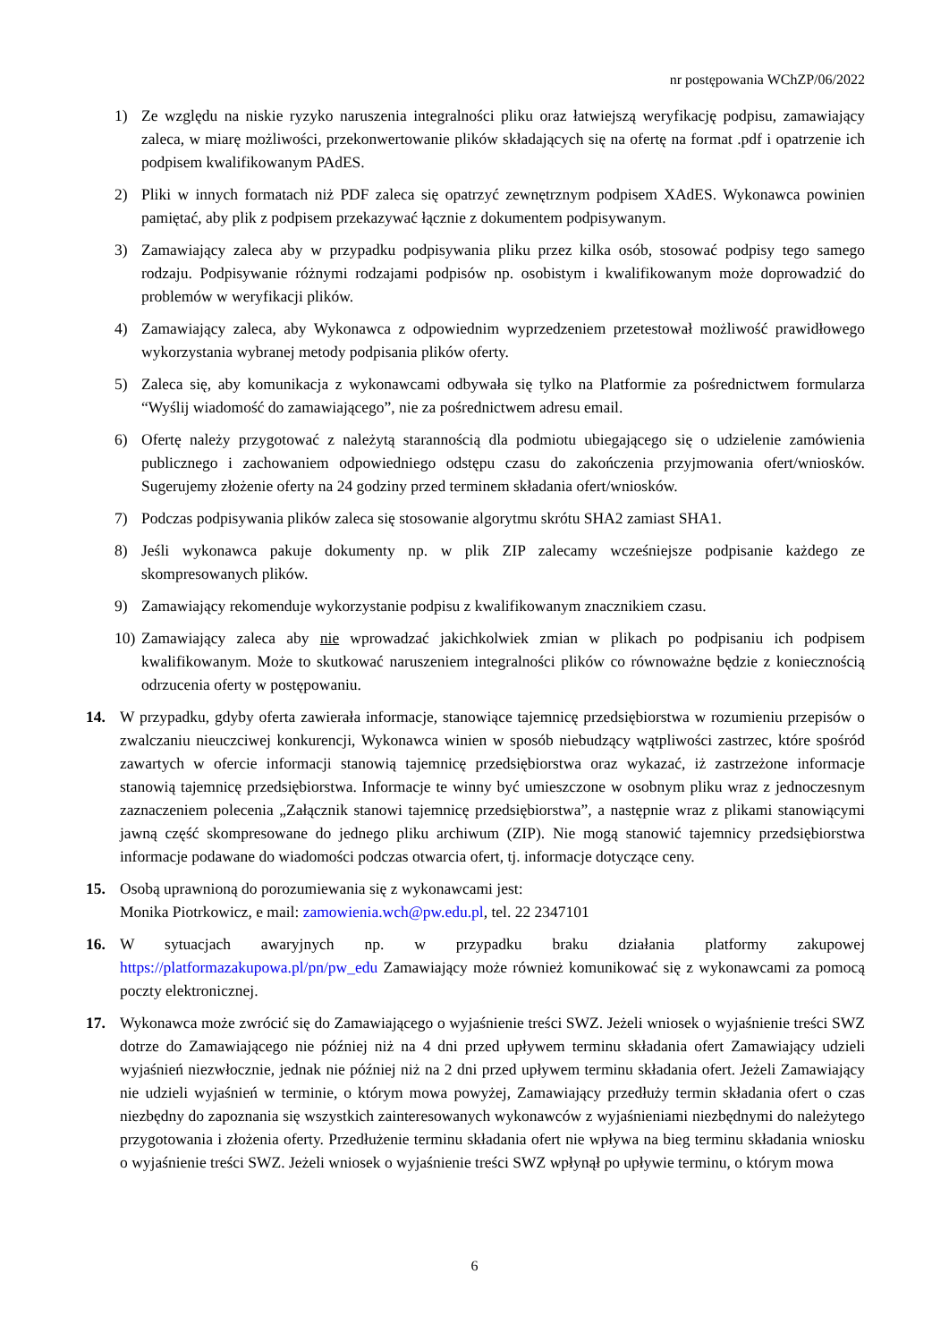nr postępowania WChZP/06/2022
1) Ze względu na niskie ryzyko naruszenia integralności pliku oraz łatwiejszą weryfikację podpisu, zamawiający zaleca, w miarę możliwości, przekonwertowanie plików składających się na ofertę na format .pdf i opatrzenie ich podpisem kwalifikowanym PAdES.
2) Pliki w innych formatach niż PDF zaleca się opatrzyć zewnętrznym podpisem XAdES. Wykonawca powinien pamiętać, aby plik z podpisem przekazywać łącznie z dokumentem podpisywanym.
3) Zamawiający zaleca aby w przypadku podpisywania pliku przez kilka osób, stosować podpisy tego samego rodzaju. Podpisywanie różnymi rodzajami podpisów np. osobistym i kwalifikowanym może doprowadzić do problemów w weryfikacji plików.
4) Zamawiający zaleca, aby Wykonawca z odpowiednim wyprzedzeniem przetestował możliwość prawidłowego wykorzystania wybranej metody podpisania plików oferty.
5) Zaleca się, aby komunikacja z wykonawcami odbywała się tylko na Platformie za pośrednictwem formularza “Wyślij wiadomość do zamawiającego”, nie za pośrednictwem adresu email.
6) Ofertę należy przygotować z należytą starannością dla podmiotu ubiegającego się o udzielenie zamówienia publicznego i zachowaniem odpowiedniego odstępu czasu do zakończenia przyjmowania ofert/wniosków. Sugerujemy złożenie oferty na 24 godziny przed terminem składania ofert/wniosków.
7) Podczas podpisywania plików zaleca się stosowanie algorytmu skrótu SHA2 zamiast SHA1.
8) Jeśli wykonawca pakuje dokumenty np. w plik ZIP zalecamy wcześniejsze podpisanie każdego ze skompresowanych plików.
9) Zamawiający rekomenduje wykorzystanie podpisu z kwalifikowanym znacznikiem czasu.
10) Zamawiający zaleca aby nie wprowadzać jakichkolwiek zmian w plikach po podpisaniu ich podpisem kwalifikowanym. Może to skutkować naruszeniem integralności plików co równoważne będzie z koniecznością odrzucenia oferty w postępowaniu.
14. W przypadku, gdyby oferta zawierała informacje, stanowiące tajemnicę przedsiębiorstwa w rozumieniu przepisów o zwalczaniu nieuczciwej konkurencji, Wykonawca winien w sposób niebudzący wątpliwości zastrzec, które spośród zawartych w ofercie informacji stanowią tajemnicę przedsiębiorstwa oraz wykazać, iż zastrzeżone informacje stanowią tajemnicę przedsiębiorstwa. Informacje te winny być umieszczone w osobnym pliku wraz z jednoczesnym zaznaczeniem polecenia „Załącznik stanowi tajemnicę przedsiębiorstwa”, a następnie wraz z plikami stanowiącymi jawną część skompresowane do jednego pliku archiwum (ZIP). Nie mogą stanowić tajemnicy przedsiębiorstwa informacje podawane do wiadomości podczas otwarcia ofert, tj. informacje dotyczące ceny.
15. Osobą uprawnioną do porozumiewania się z wykonawcami jest:
Monika Piotrkowicz, e mail: zamowienia.wch@pw.edu.pl, tel. 22 2347101
16. W sytuacjach awaryjnych np. w przypadku braku działania platformy zakupowej https://platformazakupowa.pl/pn/pw_edu Zamawiający może również komunikować się z wykonawcami za pomocą poczty elektronicznej.
17. Wykonawca może zwrócić się do Zamawiającego o wyjaśnienie treści SWZ. Jeżeli wniosek o wyjaśnienie treści SWZ dotrze do Zamawiającego nie później niż na 4 dni przed upływem terminu składania ofert Zamawiający udzieli wyjaśnień niezwłocznie, jednak nie później niż na 2 dni przed upływem terminu składania ofert. Jeżeli Zamawiający nie udzieli wyjaśnień w terminie, o którym mowa powyżej, Zamawiający przedłuży termin składania ofert o czas niezbędny do zapoznania się wszystkich zainteresowanych wykonawców z wyjaśnieniami niezbędnymi do należytego przygotowania i złożenia oferty. Przedłużenie terminu składania ofert nie wpływa na bieg terminu składania wniosku o wyjaśnienie treści SWZ. Jeżeli wniosek o wyjaśnienie treści SWZ wpłynął po upływie terminu, o którym mowa
6